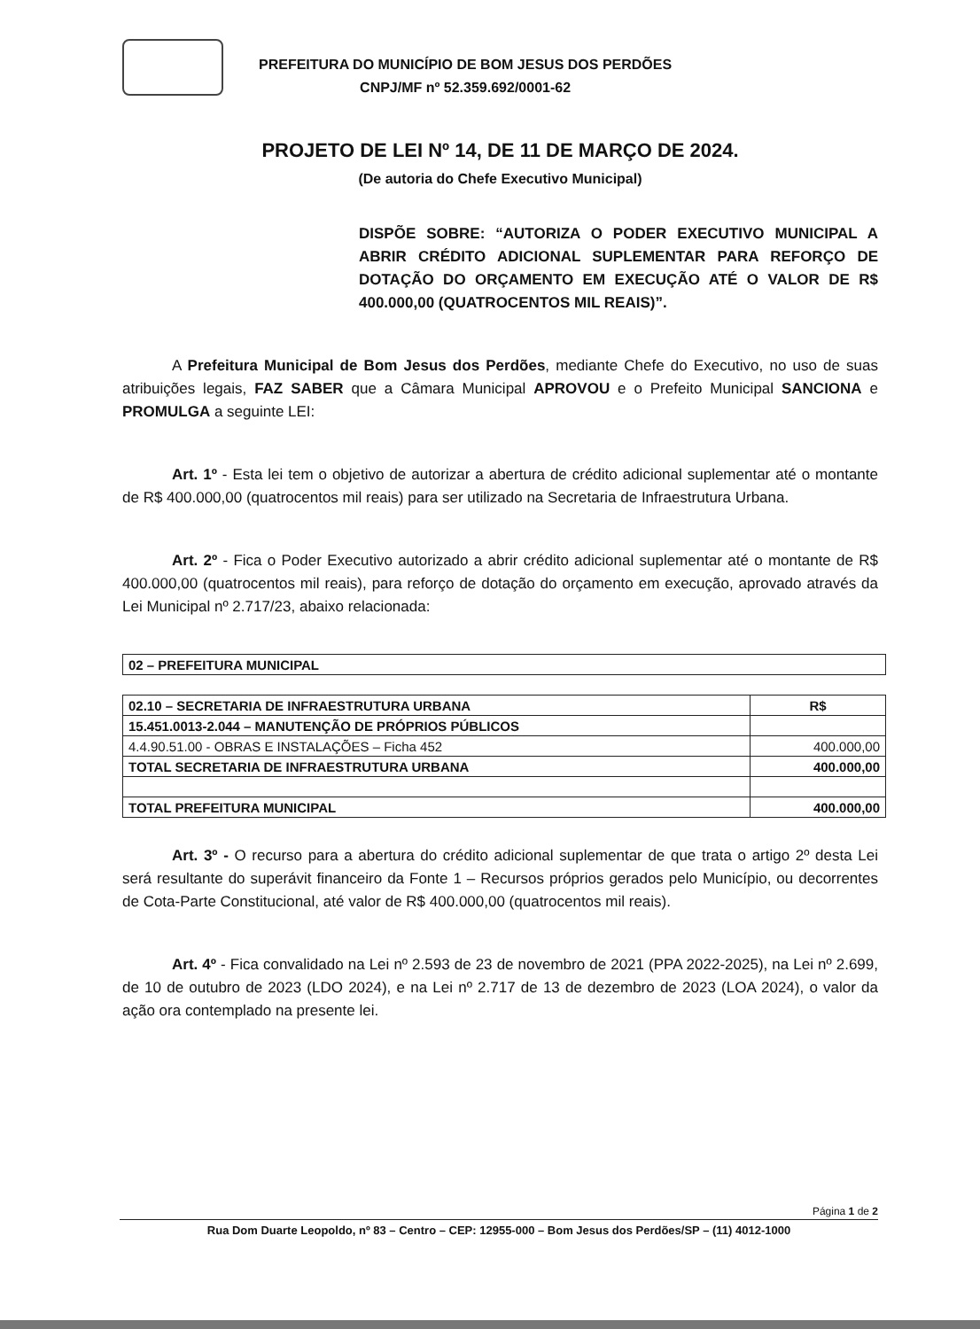PREFEITURA DO MUNICÍPIO DE BOM JESUS DOS PERDÕES
CNPJ/MF nº 52.359.692/0001-62
PROJETO DE LEI Nº 14, DE 11 DE MARÇO DE 2024.
(De autoria do Chefe Executivo Municipal)
DISPÕE SOBRE: “AUTORIZA O PODER EXECUTIVO MUNICIPAL A ABRIR CRÉDITO ADICIONAL SUPLEMENTAR PARA REFORÇO DE DOTAÇÃO DO ORÇAMENTO EM EXECUÇÃO ATÉ O VALOR DE R$ 400.000,00 (QUATROCENTOS MIL REAIS)”.
A Prefeitura Municipal de Bom Jesus dos Perdões, mediante Chefe do Executivo, no uso de suas atribuições legais, FAZ SABER que a Câmara Municipal APROVOU e o Prefeito Municipal SANCIONA e PROMULGA a seguinte LEI:
Art. 1º - Esta lei tem o objetivo de autorizar a abertura de crédito adicional suplementar até o montante de R$ 400.000,00 (quatrocentos mil reais) para ser utilizado na Secretaria de Infraestrutura Urbana.
Art. 2º - Fica o Poder Executivo autorizado a abrir crédito adicional suplementar até o montante de R$ 400.000,00 (quatrocentos mil reais), para reforço de dotação do orçamento em execução, aprovado através da Lei Municipal nº 2.717/23, abaixo relacionada:
| 02 – PREFEITURA MUNICIPAL |
| 02.10 – SECRETARIA DE INFRAESTRUTURA URBANA | R$ |
| 15.451.0013-2.044 – MANUTENÇÃO DE PRÓPRIOS PÚBLICOS | |
| 4.4.90.51.00 - OBRAS E INSTALAÇÕES – Ficha 452 | 400.000,00 |
| TOTAL SECRETARIA DE INFRAESTRUTURA URBANA | 400.000,00 |
| TOTAL PREFEITURA MUNICIPAL | 400.000,00 |
Art. 3º - O recurso para a abertura do crédito adicional suplementar de que trata o artigo 2º desta Lei será resultante do superávit financeiro da Fonte 1 – Recursos próprios gerados pelo Município, ou decorrentes de Cota-Parte Constitucional, até valor de R$ 400.000,00 (quatrocentos mil reais).
Art. 4º - Fica convalidado na Lei nº 2.593 de 23 de novembro de 2021 (PPA 2022-2025), na Lei nº 2.699, de 10 de outubro de 2023 (LDO 2024), e na Lei nº 2.717 de 13 de dezembro de 2023 (LOA 2024), o valor da ação ora contemplado na presente lei.
Página 1 de 2
Rua Dom Duarte Leopoldo, nº 83 – Centro – CEP: 12955-000 – Bom Jesus dos Perdões/SP – (11) 4012-1000